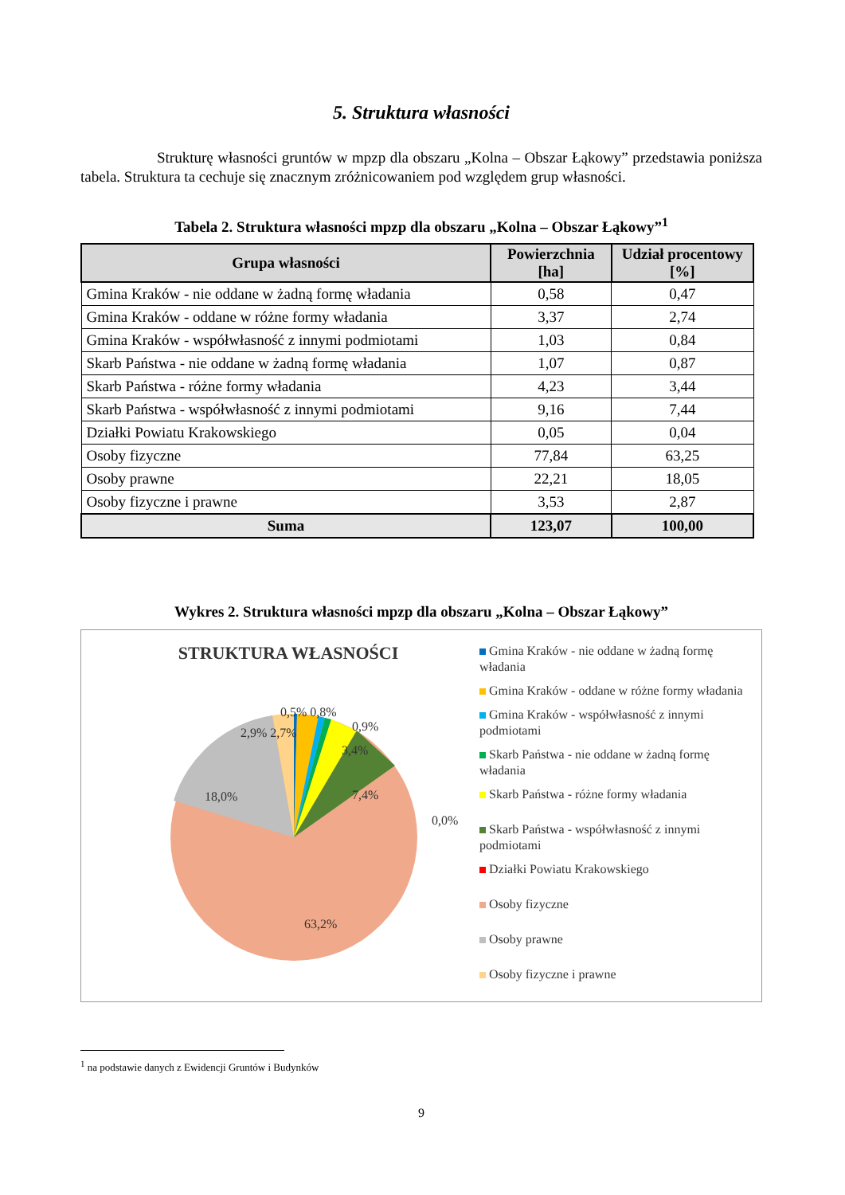5. Struktura własności
Strukturę własności gruntów w mpzp dla obszaru „Kolna – Obszar Łąkowy” przedstawia poniższa tabela. Struktura ta cechuje się znacznym zróżnicowaniem pod względem grup własności.
Tabela 2. Struktura własności mpzp dla obszaru „Kolna – Obszar Łąkowy”<sup>1</sup>
| Grupa własności | Powierzchnia [ha] | Udział procentowy [%] |
| --- | --- | --- |
| Gmina Kraków - nie oddane w żadną formę władania | 0,58 | 0,47 |
| Gmina Kraków - oddane w różne formy władania | 3,37 | 2,74 |
| Gmina Kraków - współwłasność z innymi podmiotami | 1,03 | 0,84 |
| Skarb Państwa - nie oddane w żadną formę władania | 1,07 | 0,87 |
| Skarb Państwa - różne formy władania | 4,23 | 3,44 |
| Skarb Państwa - współwłasność z innymi podmiotami | 9,16 | 7,44 |
| Działki Powiatu Krakowskiego | 0,05 | 0,04 |
| Osoby fizyczne | 77,84 | 63,25 |
| Osoby prawne | 22,21 | 18,05 |
| Osoby fizyczne i prawne | 3,53 | 2,87 |
| Suma | 123,07 | 100,00 |
Wykres 2. Struktura własności mpzp dla obszaru „Kolna – Obszar Łąkowy”
STRUKTURA WŁASNOŚCI
0,5% 0,8%
0,9%
2,9% 2,7%
3,4%
18,0% 7,4%
0,0%
63,2%
Gmina Kraków - nie oddane w żadną formę władania
Gmina Kraków - oddane w różne formy władania
Gmina Kraków - współwłasność z innymi podmiotami
Skarb Państwa - nie oddane w żadną formę władania
Skarb Państwa - różne formy władania
Skarb Państwa - współwłasność z innymi podmiotami
Działki Powiatu Krakowskiego
Osoby fizyczne
Osoby prawne
Osoby fizyczne i prawne
<sup>1</sup> na podstawie danych z Ewidencji Gruntów i Budynków
9